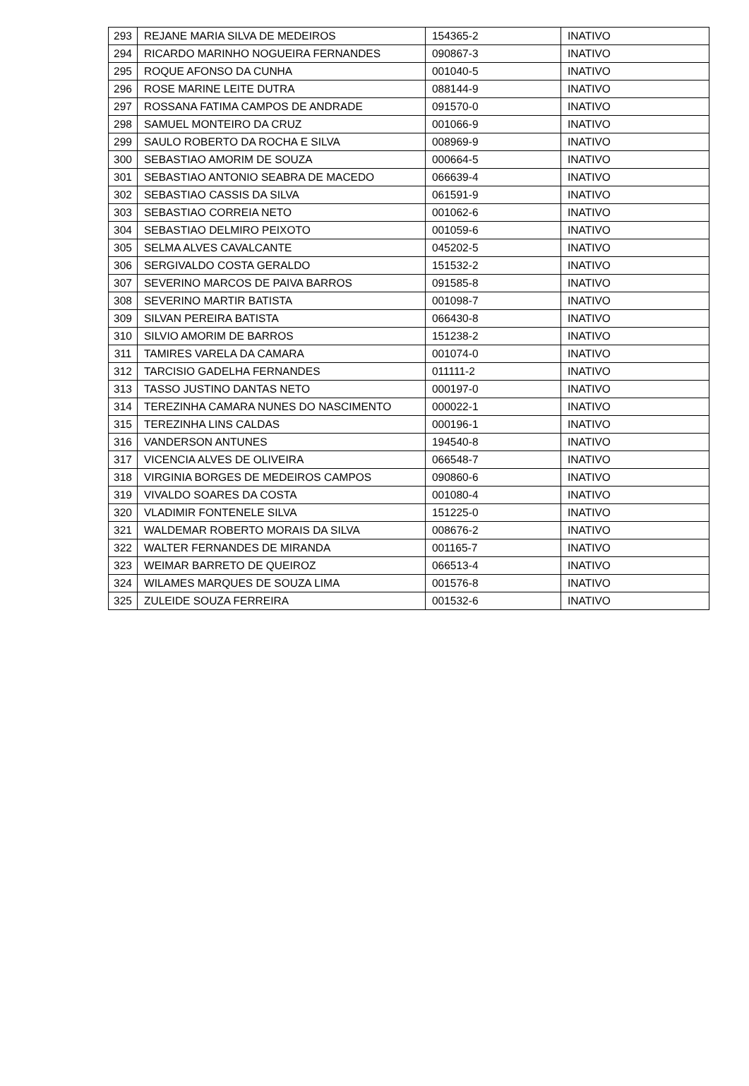| 293 | REJANE MARIA SILVA DE MEDEIROS | 154365-2 | INATIVO |
| 294 | RICARDO MARINHO NOGUEIRA FERNANDES | 090867-3 | INATIVO |
| 295 | ROQUE AFONSO DA CUNHA | 001040-5 | INATIVO |
| 296 | ROSE MARINE LEITE DUTRA | 088144-9 | INATIVO |
| 297 | ROSSANA FATIMA CAMPOS DE ANDRADE | 091570-0 | INATIVO |
| 298 | SAMUEL MONTEIRO DA CRUZ | 001066-9 | INATIVO |
| 299 | SAULO ROBERTO DA ROCHA E SILVA | 008969-9 | INATIVO |
| 300 | SEBASTIAO AMORIM DE SOUZA | 000664-5 | INATIVO |
| 301 | SEBASTIAO ANTONIO SEABRA DE MACEDO | 066639-4 | INATIVO |
| 302 | SEBASTIAO CASSIS DA SILVA | 061591-9 | INATIVO |
| 303 | SEBASTIAO CORREIA NETO | 001062-6 | INATIVO |
| 304 | SEBASTIAO DELMIRO PEIXOTO | 001059-6 | INATIVO |
| 305 | SELMA ALVES CAVALCANTE | 045202-5 | INATIVO |
| 306 | SERGIVALDO COSTA GERALDO | 151532-2 | INATIVO |
| 307 | SEVERINO MARCOS DE PAIVA BARROS | 091585-8 | INATIVO |
| 308 | SEVERINO MARTIR BATISTA | 001098-7 | INATIVO |
| 309 | SILVAN PEREIRA BATISTA | 066430-8 | INATIVO |
| 310 | SILVIO AMORIM DE BARROS | 151238-2 | INATIVO |
| 311 | TAMIRES VARELA DA CAMARA | 001074-0 | INATIVO |
| 312 | TARCISIO GADELHA FERNANDES | 011111-2 | INATIVO |
| 313 | TASSO JUSTINO DANTAS NETO | 000197-0 | INATIVO |
| 314 | TEREZINHA CAMARA NUNES DO NASCIMENTO | 000022-1 | INATIVO |
| 315 | TEREZINHA LINS CALDAS | 000196-1 | INATIVO |
| 316 | VANDERSON ANTUNES | 194540-8 | INATIVO |
| 317 | VICENCIA ALVES DE OLIVEIRA | 066548-7 | INATIVO |
| 318 | VIRGINIA BORGES DE MEDEIROS CAMPOS | 090860-6 | INATIVO |
| 319 | VIVALDO SOARES DA COSTA | 001080-4 | INATIVO |
| 320 | VLADIMIR FONTENELE SILVA | 151225-0 | INATIVO |
| 321 | WALDEMAR ROBERTO MORAIS DA SILVA | 008676-2 | INATIVO |
| 322 | WALTER FERNANDES DE MIRANDA | 001165-7 | INATIVO |
| 323 | WEIMAR BARRETO DE QUEIROZ | 066513-4 | INATIVO |
| 324 | WILAMES MARQUES DE SOUZA LIMA | 001576-8 | INATIVO |
| 325 | ZULEIDE SOUZA FERREIRA | 001532-6 | INATIVO |